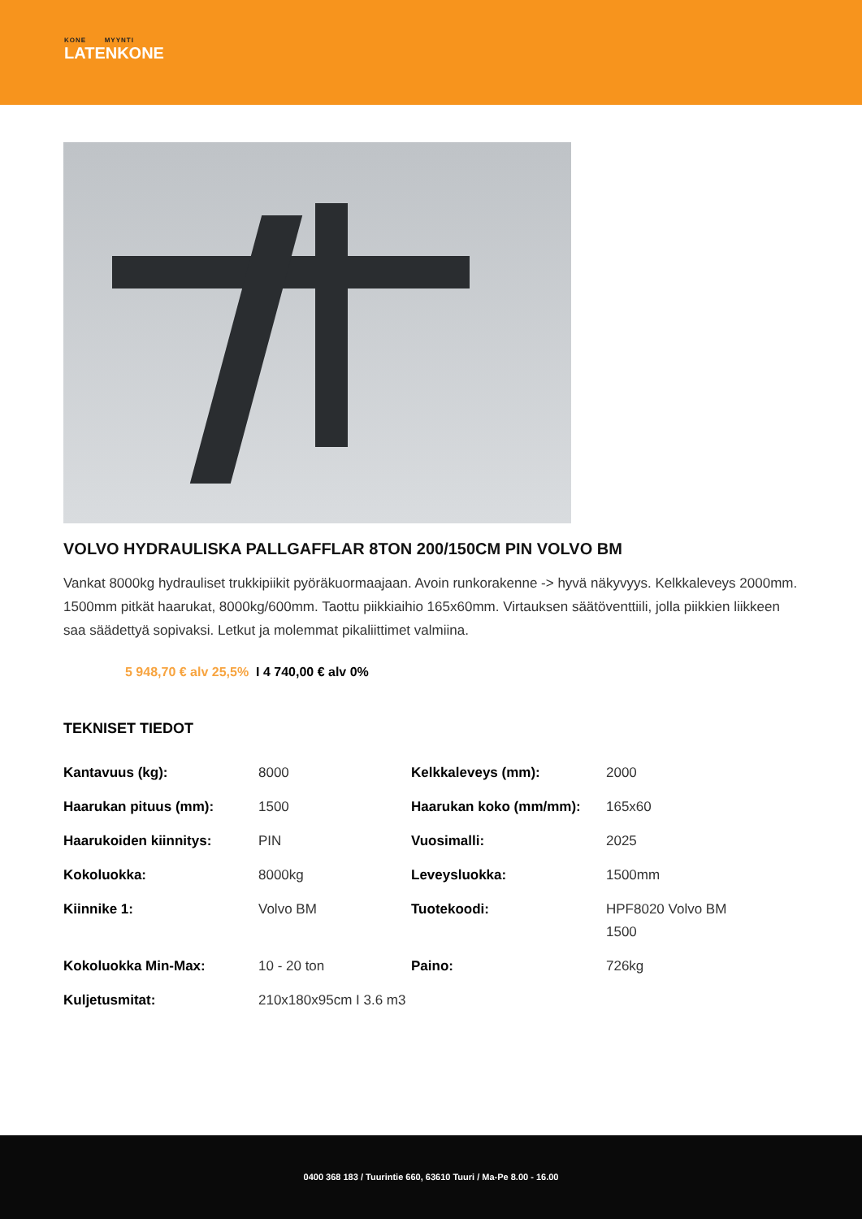KONE MYYNTI
LATENKONE
VOLVO HYDRAULISKA PALLGAFFLAR 8TON 200/150CM PIN VOLVO BM
Vankat 8000kg hydrauliset trukkipiikit pyöräkuormaajaan. Avoin runkorakenne -> hyvä näkyvyys. Kelkkaleveys 2000mm. 1500mm pitkät haarukat, 8000kg/600mm. Taottu piikkiaihio 165x60mm. Virtauksen säätöventtiili, jolla piikkien liikkeen saa säädettyä sopivaksi. Letkut ja molemmat pikaliittimet valmiina.
5 948,70 € alv 25,5% I 4 740,00 € alv 0%
TEKNISET TIEDOT
| Kantavuus (kg): | 8000 | Kelkkaleveys (mm): | 2000 |
| Haarukan pituus (mm): | 1500 | Haarukan koko (mm/mm): | 165x60 |
| Haarukoiden kiinnitys: | PIN | Vuosimalli: | 2025 |
| Kokoluokka: | 8000kg | Leveysluokka: | 1500mm |
| Kiinnike 1: | Volvo BM | Tuotekoodi: | HPF8020 Volvo BM 1500 |
| Kokoluokka Min-Max: | 10 - 20 ton | Paino: | 726kg |
| Kuljetusmitat: | 210x180x95cm I 3.6 m3 | | |
0400 368 183 / Tuurintie 660, 63610 Tuuri / Ma-Pe 8.00 - 16.00